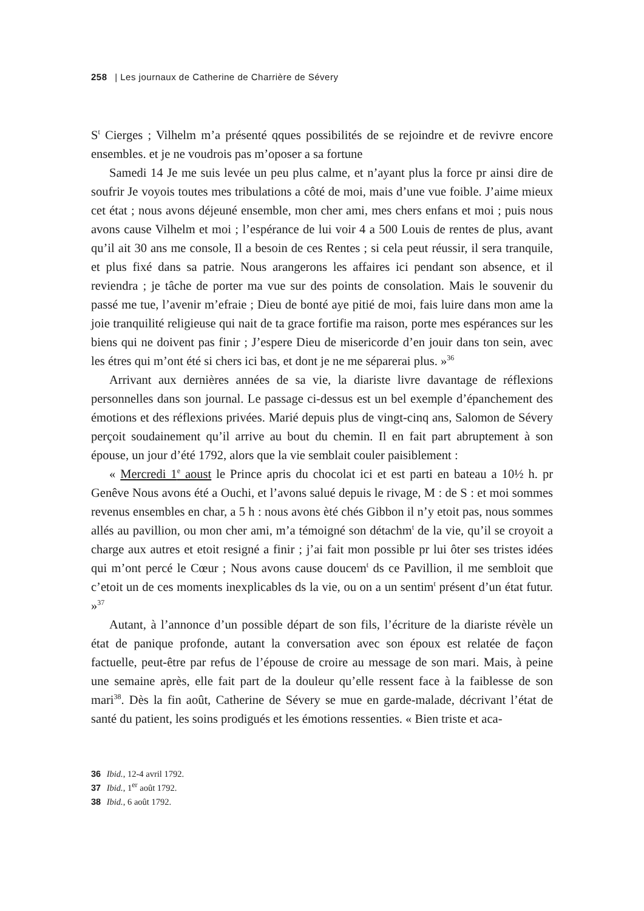258 | Les journaux de Catherine de Charrière de Sévery
S<sup>t</sup> Cierges ; Vilhelm m’a présenté qques possibilités de se rejoindre et de revivre encore ensembles. et je ne voudrois pas m’oposer a sa fortune
Samedi 14 Je me suis levée un peu plus calme, et n’ayant plus la force pr ainsi dire de soufrir Je voyois toutes mes tribulations a côté de moi, mais d’une vue foible. J’aime mieux cet état ; nous avons déjeuné ensemble, mon cher ami, mes chers enfans et moi ; puis nous avons cause Vilhelm et moi ; l’espérance de lui voir 4 a 500 Louis de rentes de plus, avant qu’il ait 30 ans me console, Il a besoin de ces Rentes ; si cela peut réussir, il sera tranquile, et plus fixé dans sa patrie. Nous arangerons les affaires ici pendant son absence, et il reviendra ; je tâche de porter ma vue sur des points de consolation. Mais le souvenir du passé me tue, l’avenir m’efraie ; Dieu de bonté aye pitié de moi, fais luire dans mon ame la joie tranquilité religieuse qui nait de ta grace fortifie ma raison, porte mes espérances sur les biens qui ne doivent pas finir ; J’espere Dieu de misericorde d’en jouir dans ton sein, avec les étres qui m’ont été si chers ici bas, et dont je ne me séparerai plus. »<sup>36</sup>
Arrivant aux dernières années de sa vie, la diariste livre davantage de réflexions personnelles dans son journal. Le passage ci-dessus est un bel exemple d’épanchement des émotions et des réflexions privées. Marié depuis plus de vingt-cinq ans, Salomon de Sévery perçoit soudainement qu’il arrive au bout du chemin. Il en fait part abruptement à son épouse, un jour d’été 1792, alors que la vie semblait couler paisiblement :
« Mercredi 1<sup>e</sup> aoust le Prince apris du chocolat ici et est parti en bateau a 10½ h. pr Genêve Nous avons été a Ouchi, et l’avons salué depuis le rivage, M : de S : et moi sommes revenus ensembles en char, a 5 h : nous avons èté chés Gibbon il n’y etoit pas, nous sommes allés au pavillion, ou mon cher ami, m’a témoigné son détachm<sup>t</sup> de la vie, qu’il se croyoit a charge aux autres et etoit resigné a finir ; j’ai fait mon possible pr lui ôter ses tristes idées qui m’ont percé le Cœur ; Nous avons cause doucem<sup>t</sup> ds ce Pavillion, il me sembloit que c’etoit un de ces moments inexplicables ds la vie, ou on a un sentim<sup>t</sup> présent d’un état futur. »<sup>37</sup>
Autant, à l’annonce d’un possible départ de son fils, l’écriture de la diariste révèle un état de panique profonde, autant la conversation avec son époux est relatée de façon factuelle, peut-être par refus de l’épouse de croire au message de son mari. Mais, à peine une semaine après, elle fait part de la douleur qu’elle ressent face à la faiblesse de son mari<sup>38</sup>. Dès la fin août, Catherine de Sévery se mue en garde-malade, décrivant l’état de santé du patient, les soins prodigués et les émotions ressenties. « Bien triste et aca-
36 Ibid., 12-4 avril 1792.
37 Ibid., 1<sup>er</sup> août 1792.
38 Ibid., 6 août 1792.